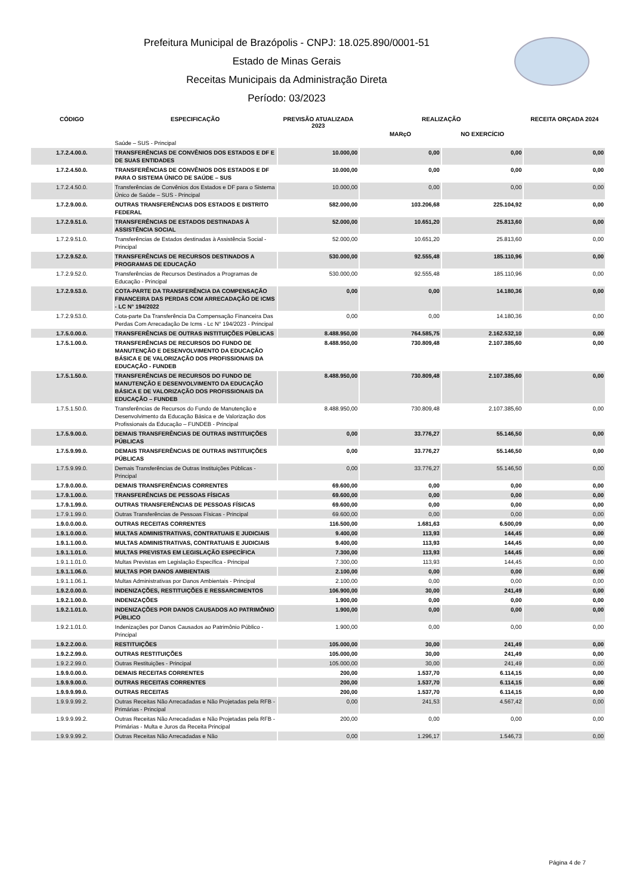Prefeitura Municipal de Brazópolis - CNPJ: 18.025.890/0001-51
Estado de Minas Gerais
Receitas Municipais da Administração Direta
Período: 03/2023
| CÓDIGO | ESPECIFICAÇÃO | PREVISÃO ATUALIZADA 2023 | REALIZAÇÃO | | RECEITA ORÇADA 2024 |
| --- | --- | --- | --- | --- | --- |
| | | | MARçO | NO EXERCÍCIO | |
| | Saúde – SUS - Principal | | | | |
| 1.7.2.4.00.0. | TRANSFERÊNCIAS DE CONVÊNIOS DOS ESTADOS E DF E DE SUAS ENTIDADES | 10.000,00 | 0,00 | 0,00 | 0,00 |
| 1.7.2.4.50.0. | TRANSFERÊNCIAS DE CONVÊNIOS DOS ESTADOS E DF PARA O SISTEMA ÚNICO DE SAÚDE – SUS | 10.000,00 | 0,00 | 0,00 | 0,00 |
| 1.7.2.4.50.0. | Transferências de Convênios dos Estados e DF para o Sistema Único de Saúde – SUS - Principal | 10.000,00 | 0,00 | 0,00 | 0,00 |
| 1.7.2.9.00.0. | OUTRAS TRANSFERÊNCIAS DOS ESTADOS E DISTRITO FEDERAL | 582.000,00 | 103.206,68 | 225.104,92 | 0,00 |
| 1.7.2.9.51.0. | TRANSFERÊNCIAS DE ESTADOS DESTINADAS À ASSISTÊNCIA SOCIAL | 52.000,00 | 10.651,20 | 25.813,60 | 0,00 |
| 1.7.2.9.51.0. | Transferências de Estados destinadas à Assistência Social - Principal | 52.000,00 | 10.651,20 | 25.813,60 | 0,00 |
| 1.7.2.9.52.0. | TRANSFERÊNCIAS DE RECURSOS DESTINADOS A PROGRAMAS DE EDUCAÇÃO | 530.000,00 | 92.555,48 | 185.110,96 | 0,00 |
| 1.7.2.9.52.0. | Transferências de Recursos Destinados a Programas de Educação - Principal | 530.000,00 | 92.555,48 | 185.110,96 | 0,00 |
| 1.7.2.9.53.0. | COTA-PARTE DA TRANSFERÊNCIA DA COMPENSAÇÃO FINANCEIRA DAS PERDAS COM ARRECADAÇÃO DE ICMS - LC N° 194/2022 | 0,00 | 0,00 | 14.180,36 | 0,00 |
| 1.7.2.9.53.0. | Cota-parte Da Transferência Da Compensação Financeira Das Perdas Com Arrecadação De Icms - Lc N° 194/2023 - Principal | 0,00 | 0,00 | 14.180,36 | 0,00 |
| 1.7.5.0.00.0. | TRANSFERÊNCIAS DE OUTRAS INSTITUIÇÕES PÚBLICAS | 8.488.950,00 | 764.585,75 | 2.162.532,10 | 0,00 |
| 1.7.5.1.00.0. | TRANSFERÊNCIAS DE RECURSOS DO FUNDO DE MANUTENÇÃO E DESENVOLVIMENTO DA EDUCAÇÃO BÁSICA E DE VALORIZAÇÃO DOS PROFISSIONAIS DA EDUCAÇÃO - FUNDEB | 8.488.950,00 | 730.809,48 | 2.107.385,60 | 0,00 |
| 1.7.5.1.50.0. | TRANSFERÊNCIAS DE RECURSOS DO FUNDO DE MANUTENÇÃO E DESENVOLVIMENTO DA EDUCAÇÃO BÁSICA E DE VALORIZAÇÃO DOS PROFISSIONAIS DA EDUCAÇÃO – FUNDEB | 8.488.950,00 | 730.809,48 | 2.107.385,60 | 0,00 |
| 1.7.5.1.50.0. | Transferências de Recursos do Fundo de Manutenção e Desenvolvimento da Educação Básica e de Valorização dos Profissionais da Educação – FUNDEB - Principal | 8.488.950,00 | 730.809,48 | 2.107.385,60 | 0,00 |
| 1.7.5.9.00.0. | DEMAIS TRANSFERÊNCIAS DE OUTRAS INSTITUIÇÕES PÚBLICAS | 0,00 | 33.776,27 | 55.146,50 | 0,00 |
| 1.7.5.9.99.0. | DEMAIS TRANSFERÊNCIAS DE OUTRAS INSTITUIÇÕES PÚBLICAS | 0,00 | 33.776,27 | 55.146,50 | 0,00 |
| 1.7.5.9.99.0. | Demais Transferências de Outras Instituições Públicas - Principal | 0,00 | 33.776,27 | 55.146,50 | 0,00 |
| 1.7.9.0.00.0. | DEMAIS TRANSFERÊNCIAS CORRENTES | 69.600,00 | 0,00 | 0,00 | 0,00 |
| 1.7.9.1.00.0. | TRANSFERÊNCIAS DE PESSOAS FÍSICAS | 69.600,00 | 0,00 | 0,00 | 0,00 |
| 1.7.9.1.99.0. | OUTRAS TRANSFERÊNCIAS DE PESSOAS FÍSICAS | 69.600,00 | 0,00 | 0,00 | 0,00 |
| 1.7.9.1.99.0. | Outras Transferências de Pessoas Físicas - Principal | 69.600,00 | 0,00 | 0,00 | 0,00 |
| 1.9.0.0.00.0. | OUTRAS RECEITAS CORRENTES | 116.500,00 | 1.681,63 | 6.500,09 | 0,00 |
| 1.9.1.0.00.0. | MULTAS ADMINISTRATIVAS, CONTRATUAIS E JUDICIAIS | 9.400,00 | 113,93 | 144,45 | 0,00 |
| 1.9.1.1.00.0. | MULTAS ADMINISTRATIVAS, CONTRATUAIS E JUDICIAIS | 9.400,00 | 113,93 | 144,45 | 0,00 |
| 1.9.1.1.01.0. | MULTAS PREVISTAS EM LEGISLAÇÃO ESPECÍFICA | 7.300,00 | 113,93 | 144,45 | 0,00 |
| 1.9.1.1.01.0. | Multas Previstas em Legislação Específica - Principal | 7.300,00 | 113,93 | 144,45 | 0,00 |
| 1.9.1.1.06.0. | MULTAS POR DANOS AMBIENTAIS | 2.100,00 | 0,00 | 0,00 | 0,00 |
| 1.9.1.1.06.1. | Multas Administrativas por Danos Ambientais - Principal | 2.100,00 | 0,00 | 0,00 | 0,00 |
| 1.9.2.0.00.0. | INDENIZAÇÕES, RESTITUIÇÕES E RESSARCIMENTOS | 106.900,00 | 30,00 | 241,49 | 0,00 |
| 1.9.2.1.00.0. | INDENIZAÇÕES | 1.900,00 | 0,00 | 0,00 | 0,00 |
| 1.9.2.1.01.0. | INDENIZAÇÕES POR DANOS CAUSADOS AO PATRIMÔNIO PÚBLICO | 1.900,00 | 0,00 | 0,00 | 0,00 |
| 1.9.2.1.01.0. | Indenizações por Danos Causados ao Patrimônio Público - Principal | 1.900,00 | 0,00 | 0,00 | 0,00 |
| 1.9.2.2.00.0. | RESTITUIÇÕES | 105.000,00 | 30,00 | 241,49 | 0,00 |
| 1.9.2.2.99.0. | OUTRAS RESTITUIÇÕES | 105.000,00 | 30,00 | 241,49 | 0,00 |
| 1.9.2.2.99.0. | Outras Restituições - Principal | 105.000,00 | 30,00 | 241,49 | 0,00 |
| 1.9.9.0.00.0. | DEMAIS RECEITAS CORRENTES | 200,00 | 1.537,70 | 6.114,15 | 0,00 |
| 1.9.9.9.00.0. | OUTRAS RECEITAS CORRENTES | 200,00 | 1.537,70 | 6.114,15 | 0,00 |
| 1.9.9.9.99.0. | OUTRAS RECEITAS | 200,00 | 1.537,70 | 6.114,15 | 0,00 |
| 1.9.9.9.99.2. | Outras Receitas Não Arrecadadas e Não Projetadas pela RFB - Primárias - Principal | 0,00 | 241,53 | 4.567,42 | 0,00 |
| 1.9.9.9.99.2. | Outras Receitas Não Arrecadadas e Não Projetadas pela RFB - Primárias - Multa e Juros da Receita Principal | 200,00 | 0,00 | 0,00 | 0,00 |
| 1.9.9.9.99.2. | Outras Receitas Não Arrecadadas e Não | 0,00 | 1.296,17 | 1.546,73 | 0,00 |
Página 4 de 7